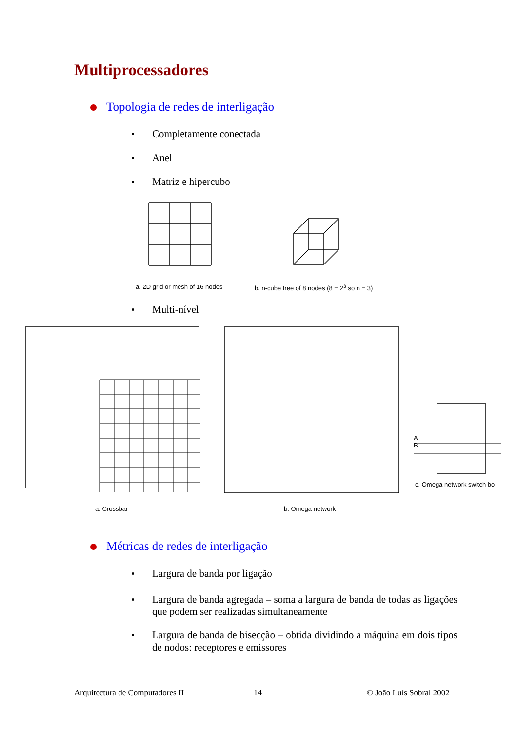Multiprocessadores
Topologia de redes de interligação
Completamente conectada
Anel
Matriz e hipercubo
a. 2D grid or mesh of 16 nodes
b. n-cube tree of 8 nodes (8 = 2<sup>3</sup> so n = 3)
Multi-nível
a. Crossbar b. Omega network
A
B
c. Omega network switch bo
Métricas de redes de interligação
Largura de banda por ligação
Largura de banda agregada – soma a largura de banda de todas as ligações que podem ser realizadas simultaneamente
Largura de banda de bisecção – obtida dividindo a máquina em dois tipos de nodos: receptores e emissores
Arquitectura de Computadores II
14 © João Luís Sobral 2002